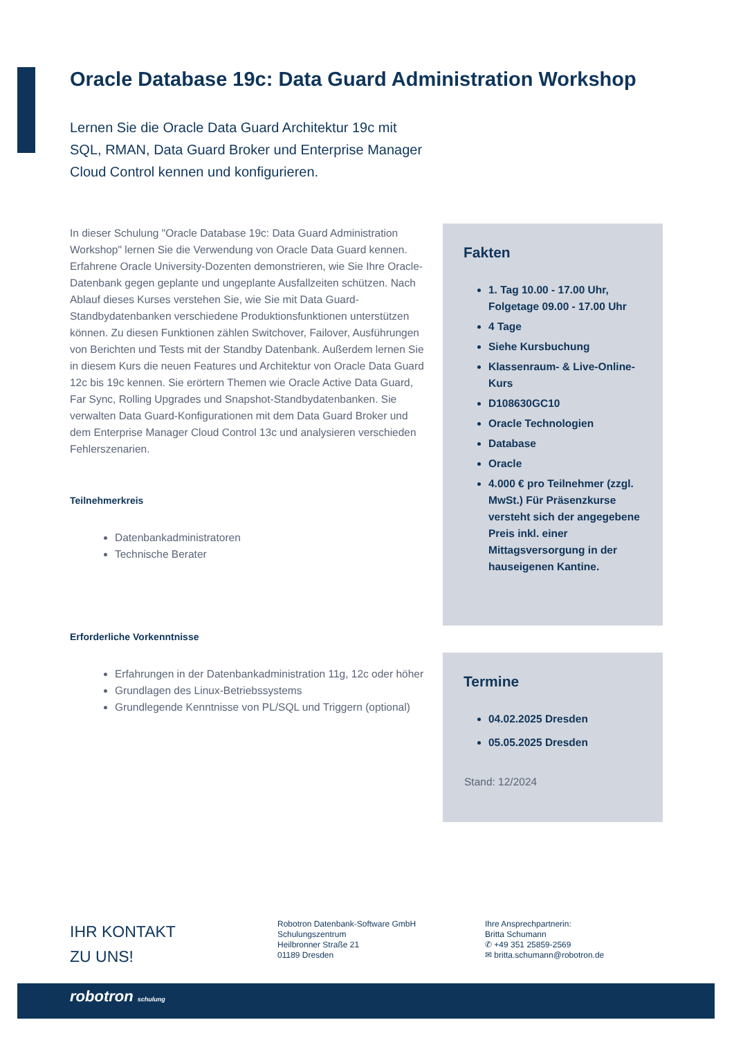Oracle Database 19c: Data Guard Administration Workshop
Lernen Sie die Oracle Data Guard Architektur 19c mit SQL, RMAN, Data Guard Broker und Enterprise Manager Cloud Control kennen und konfigurieren.
In dieser Schulung "Oracle Database 19c: Data Guard Administration Workshop" lernen Sie die Verwendung von Oracle Data Guard kennen. Erfahrene Oracle University-Dozenten demonstrieren, wie Sie Ihre Oracle-Datenbank gegen geplante und ungeplante Ausfallzeiten schützen. Nach Ablauf dieses Kurses verstehen Sie, wie Sie mit Data Guard-Standbydatenbanken verschiedene Produktionsfunktionen unterstützen können. Zu diesen Funktionen zählen Switchover, Failover, Ausführungen von Berichten und Tests mit der Standby Datenbank. Außerdem lernen Sie in diesem Kurs die neuen Features und Architektur von Oracle Data Guard 12c bis 19c kennen. Sie erörtern Themen wie Oracle Active Data Guard, Far Sync, Rolling Upgrades und Snapshot-Standbydatenbanken. Sie verwalten Data Guard-Konfigurationen mit dem Data Guard Broker und dem Enterprise Manager Cloud Control 13c und analysieren verschieden Fehlerszenarien.
Teilnehmerkreis
Datenbankadministratoren
Technische Berater
Erforderliche Vorkenntnisse
Erfahrungen in der Datenbankadministration 11g, 12c oder höher
Grundlagen des Linux-Betriebssystems
Grundlegende Kenntnisse von PL/SQL und Triggern (optional)
Fakten
1. Tag 10.00 - 17.00 Uhr, Folgetage 09.00 - 17.00 Uhr
4 Tage
Siehe Kursbuchung
Klassenraum- & Live-Online-Kurs
D108630GC10
Oracle Technologien
Database
Oracle
4.000 € pro Teilnehmer (zzgl. MwSt.) Für Präsenzkurse versteht sich der angegebene Preis inkl. einer Mittagsversorgung in der hauseigenen Kantine.
Termine
04.02.2025 Dresden
05.05.2025 Dresden
Stand: 12/2024
IHR KONTAKT
ZU UNS!
Robotron Datenbank-Software GmbH
Schulungszentrum
Heilbronner Straße 21
01189 Dresden
Ihre Ansprechpartnerin:
Britta Schumann
✆ +49 351 25859-2569
✉ britta.schumann@robotron.de
robotron schulung